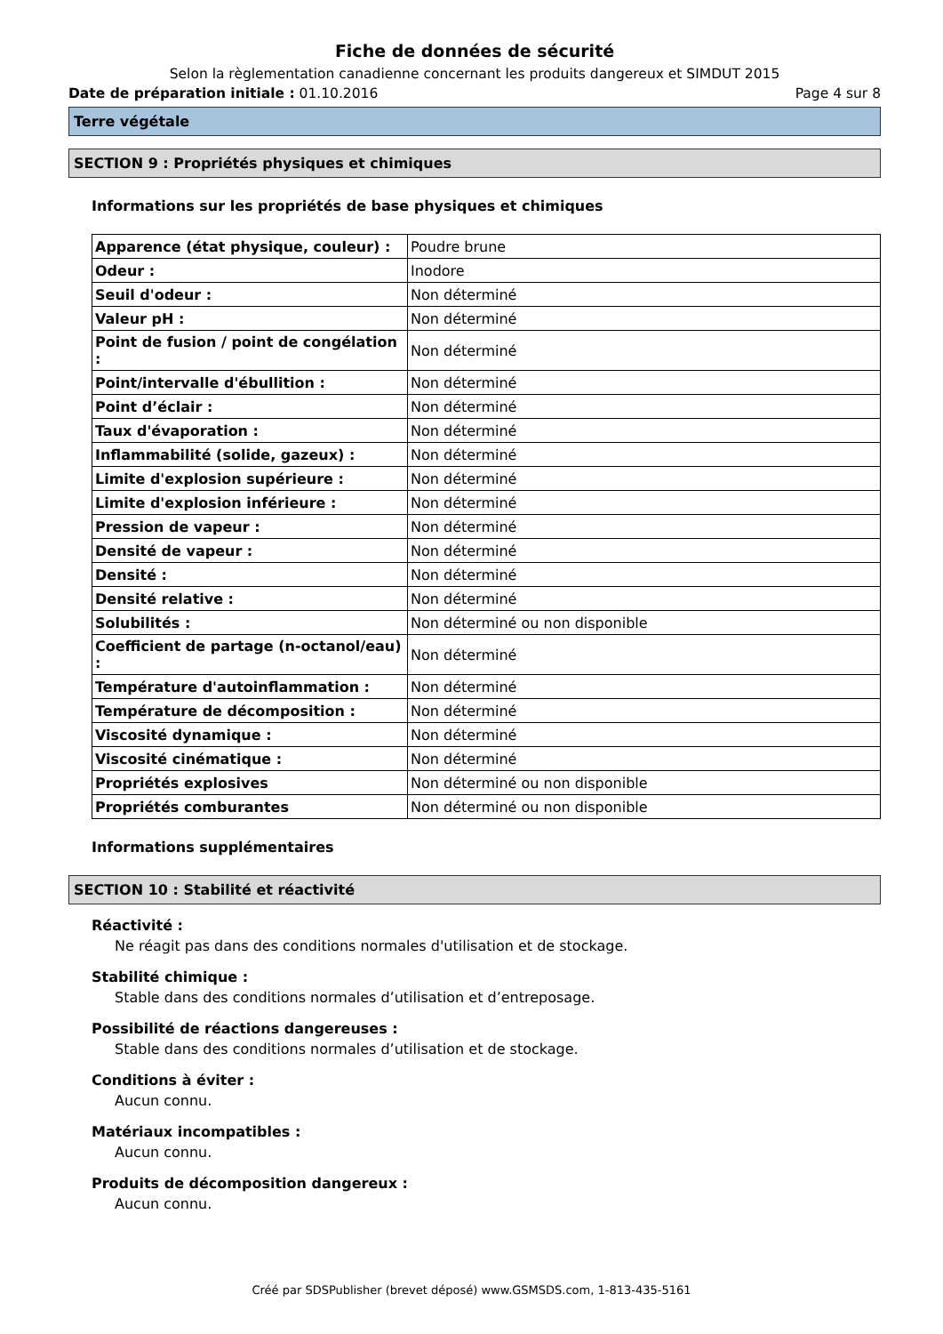Fiche de données de sécurité
Selon la règlementation canadienne concernant les produits dangereux et SIMDUT 2015
Date de préparation initiale : 01.10.2016 Page 4 sur 8
Terre végétale
SECTION 9 : Propriétés physiques et chimiques
Informations sur les propriétés de base physiques et chimiques
| Apparence (état physique, couleur) : | Poudre brune |
| Odeur : | Inodore |
| Seuil d'odeur : | Non déterminé |
| Valeur pH : | Non déterminé |
| Point de fusion / point de congélation : | Non déterminé |
| Point/intervalle d'ébullition : | Non déterminé |
| Point d’éclair : | Non déterminé |
| Taux d'évaporation : | Non déterminé |
| Inflammabilité (solide, gazeux) : | Non déterminé |
| Limite d'explosion supérieure : | Non déterminé |
| Limite d'explosion inférieure : | Non déterminé |
| Pression de vapeur : | Non déterminé |
| Densité de vapeur : | Non déterminé |
| Densité : | Non déterminé |
| Densité relative : | Non déterminé |
| Solubilités : | Non déterminé ou non disponible |
| Coefficient de partage (n-octanol/eau) : | Non déterminé |
| Température d'autoinflammation : | Non déterminé |
| Température de décomposition : | Non déterminé |
| Viscosité dynamique : | Non déterminé |
| Viscosité cinématique : | Non déterminé |
| Propriétés explosives | Non déterminé ou non disponible |
| Propriétés comburantes | Non déterminé ou non disponible |
Informations supplémentaires
SECTION 10 : Stabilité et réactivité
Réactivité :
Ne réagit pas dans des conditions normales d'utilisation et de stockage.
Stabilité chimique :
Stable dans des conditions normales d’utilisation et d’entreposage.
Possibilité de réactions dangereuses :
Stable dans des conditions normales d’utilisation et de stockage.
Conditions à éviter :
Aucun connu.
Matériaux incompatibles :
Aucun connu.
Produits de décomposition dangereux :
Aucun connu.
Créé par SDSPublisher (brevet déposé) www.GSMSDS.com, 1-813-435-5161